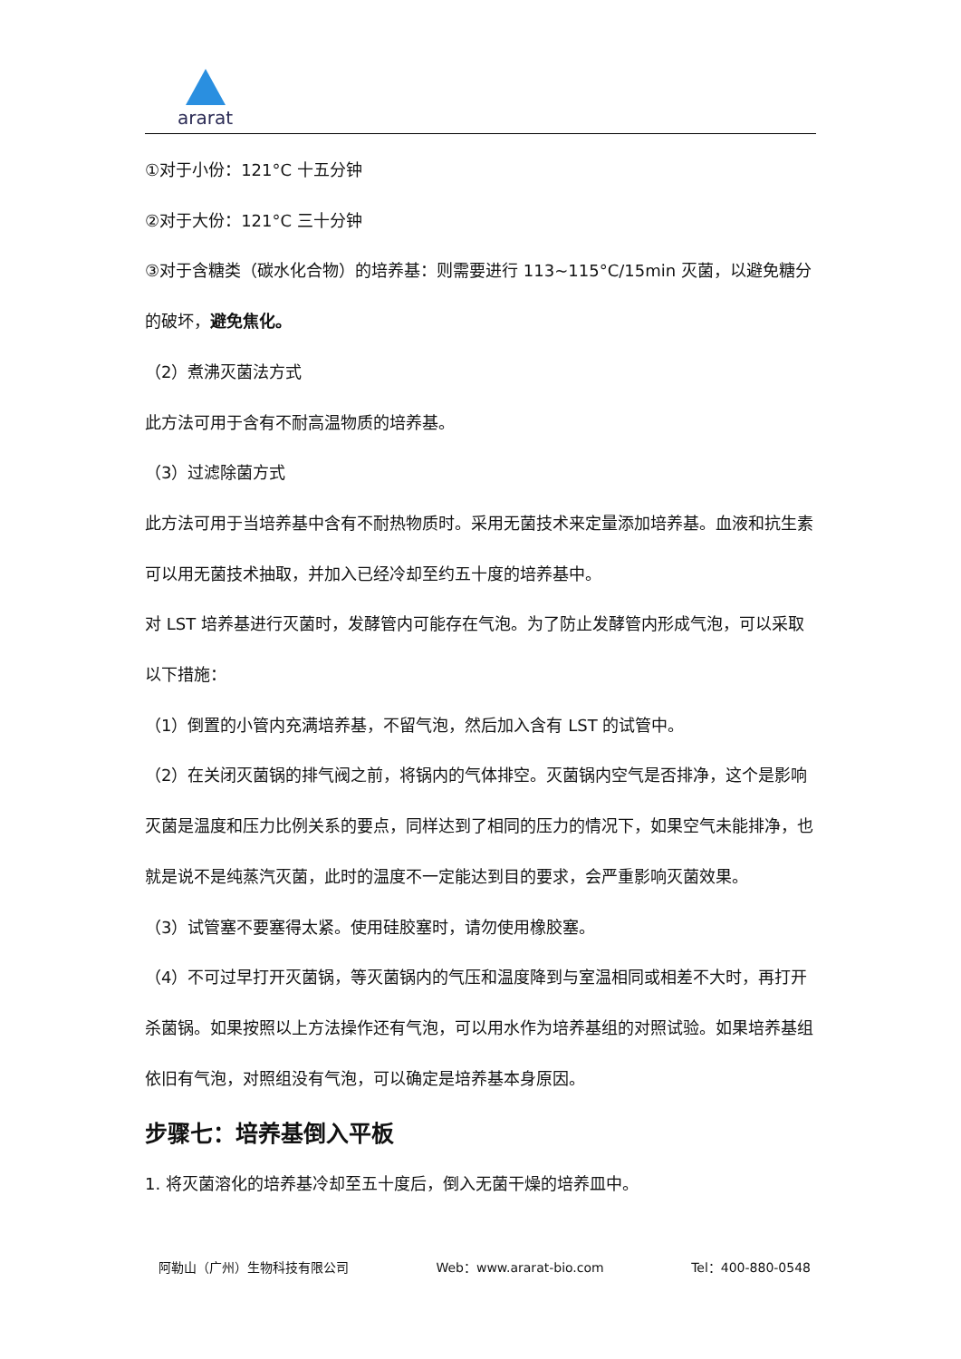ararat
①对于小份：121°C 十五分钟
②对于大份：121°C 三十分钟
③对于含糖类（碳水化合物）的培养基：则需要进行 113~115°C/15min 灭菌，以避免糖分的破坏，避免焦化。
（2）煮沸灭菌法方式
此方法可用于含有不耐高温物质的培养基。
（3）过滤除菌方式
此方法可用于当培养基中含有不耐热物质时。采用无菌技术来定量添加培养基。血液和抗生素可以用无菌技术抽取，并加入已经冷却至约五十度的培养基中。
对 LST 培养基进行灭菌时，发酵管内可能存在气泡。为了防止发酵管内形成气泡，可以采取以下措施：
（1）倒置的小管内充满培养基，不留气泡，然后加入含有 LST 的试管中。
（2）在关闭灭菌锅的排气阀之前，将锅内的气体排空。灭菌锅内空气是否排净，这个是影响灭菌是温度和压力比例关系的要点，同样达到了相同的压力的情况下，如果空气未能排净，也就是说不是纯蒸汽灭菌，此时的温度不一定能达到目的要求，会严重影响灭菌效果。
（3）试管塞不要塞得太紧。使用硅胶塞时，请勿使用橡胶塞。
（4）不可过早打开灭菌锅，等灭菌锅内的气压和温度降到与室温相同或相差不大时，再打开杀菌锅。如果按照以上方法操作还有气泡，可以用水作为培养基组的对照试验。如果培养基组依旧有气泡，对照组没有气泡，可以确定是培养基本身原因。
步骤七：培养基倒入平板
1. 将灭菌溶化的培养基冷却至五十度后，倒入无菌干燥的培养皿中。
阿勒山（广州）生物科技有限公司 Web：www.ararat-bio.com Tel：400-880-0548